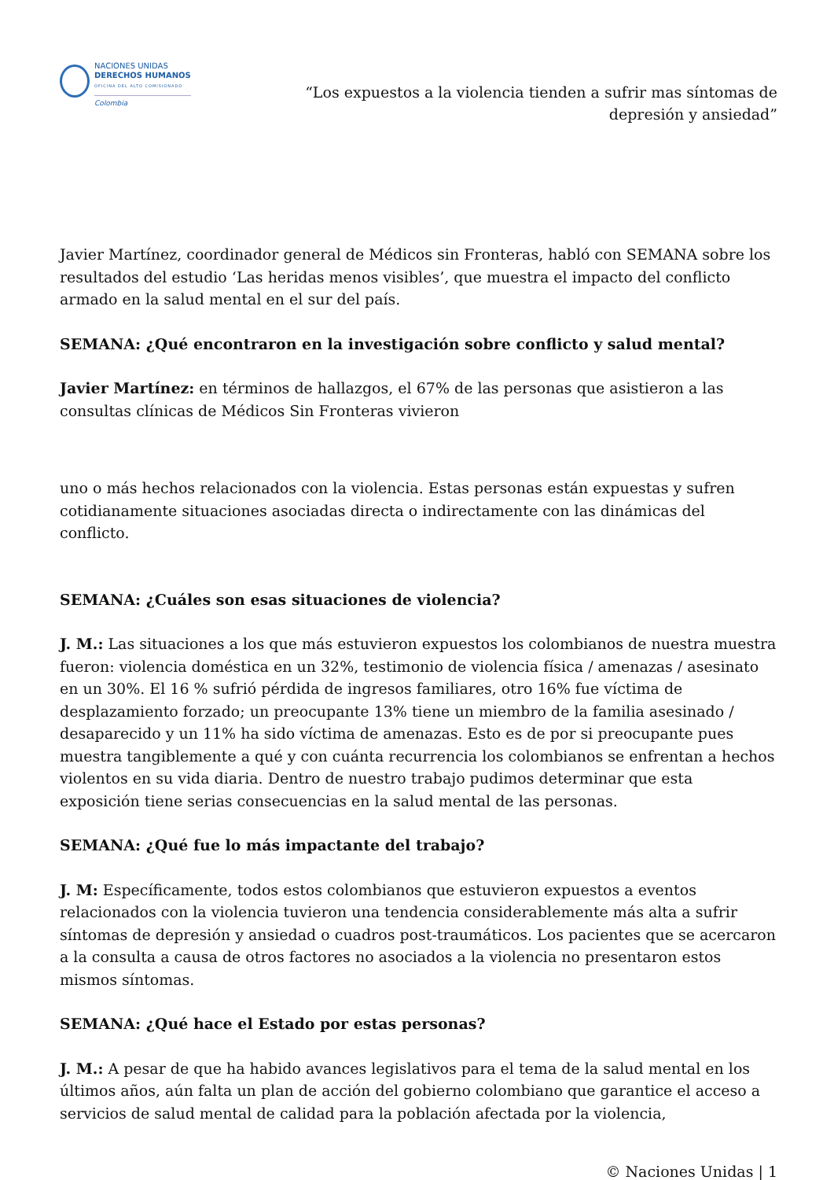NACIONES UNIDAS
DERECHOS HUMANOS
OFICINA DEL ALTO COMISIONADO
Colombia
“Los expuestos a la violencia tienden a sufrir mas síntomas de depresión y ansiedad”
Javier Martínez, coordinador general de Médicos sin Fronteras, habló con SEMANA sobre los resultados del estudio ‘Las heridas menos visibles’, que muestra el impacto del conflicto armado en la salud mental en el sur del país.
SEMANA: ¿Qué encontraron en la investigación sobre conflicto y salud mental?
Javier Martínez: en términos de hallazgos, el 67% de las personas que asistieron a las consultas clínicas de Médicos Sin Fronteras vivieron
uno o más hechos relacionados con la violencia. Estas personas están expuestas y sufren cotidianamente situaciones asociadas directa o indirectamente con las dinámicas del conflicto.
SEMANA: ¿Cuáles son esas situaciones de violencia?
J. M.: Las situaciones a los que más estuvieron expuestos los colombianos de nuestra muestra fueron: violencia doméstica en un 32%, testimonio de violencia física / amenazas / asesinato en un 30%. El 16 % sufrió pérdida de ingresos familiares, otro 16% fue víctima de desplazamiento forzado; un preocupante 13% tiene un miembro de la familia asesinado / desaparecido y un 11% ha sido víctima de amenazas. Esto es de por si preocupante pues muestra tangiblemente a qué y con cuánta recurrencia los colombianos se enfrentan a hechos violentos en su vida diaria. Dentro de nuestro trabajo pudimos determinar que esta exposición tiene serias consecuencias en la salud mental de las personas.
SEMANA: ¿Qué fue lo más impactante del trabajo?
J. M: Específicamente, todos estos colombianos que estuvieron expuestos a eventos relacionados con la violencia tuvieron una tendencia considerablemente más alta a sufrir síntomas de depresión y ansiedad o cuadros post-traumáticos. Los pacientes que se acercaron a la consulta a causa de otros factores no asociados a la violencia no presentaron estos mismos síntomas.
SEMANA: ¿Qué hace el Estado por estas personas?
J. M.: A pesar de que ha habido avances legislativos para el tema de la salud mental en los últimos años, aún falta un plan de acción del gobierno colombiano que garantice el acceso a servicios de salud mental de calidad para la población afectada por la violencia,
© Naciones Unidas | 1